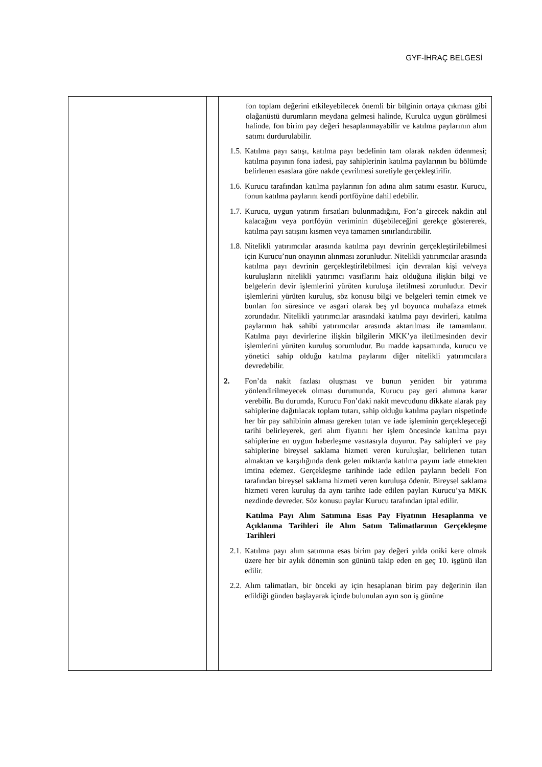GYF-İHRAÇ BELGESİ
| | | fon toplam değerini etkileyebilecek önemli bir bilginin ortaya çıkması gibi olağanüstü durumların meydana gelmesi halinde, Kurulca uygun görülmesi halinde, fon birim pay değeri hesaplanmayabilir ve katılma paylarının alım satımı durdurulabilir. 1.5. Katılma payı satışı, katılma payı bedelinin tam olarak nakden ödenmesi; katılma payının fona iadesi, pay sahiplerinin katılma paylarının bu bölümde belirlenen esaslara göre nakde çevrilmesi suretiyle gerçekleştirilir. 1.6. Kurucu tarafından katılma paylarının fon adına alım satımı esastır. Kurucu, fonun katılma paylarını kendi portföyüne dahil edebilir. 1.7. Kurucu, uygun yatırım fırsatları bulunmadığını, Fon’a girecek nakdin atıl kalacağını veya portföyün veriminin düşebileceğini gerekçe göstererek, katılma payı satışını kısmen veya tamamen sınırlandırabilir. 1.8. Nitelikli yatırımcılar arasında katılma payı devrinin gerçekleştirilebilmesi için Kurucu’nun onayının alınması zorunludur. Nitelikli yatırımcılar arasında katılma payı devrinin gerçekleştirilebilmesi için devralan kişi ve/veya kuruluşların nitelikli yatırımcı vasıflarını haiz olduğuna ilişkin bilgi ve belgelerin devir işlemlerini yürüten kuruluşa iletilmesi zorunludur. Devir işlemlerini yürüten kuruluş, söz konusu bilgi ve belgeleri temin etmek ve bunları fon süresince ve asgari olarak beş yıl boyunca muhafaza etmek zorundadır. Nitelikli yatırımcılar arasındaki katılma payı devirleri, katılma paylarının hak sahibi yatırımcılar arasında aktarılması ile tamamlanır. Katılma payı devirlerine ilişkin bilgilerin MKK’ya iletilmesinden devir işlemlerini yürüten kuruluş sorumludur. Bu madde kapsamında, kurucu ve yönetici sahip olduğu katılma paylarını diğer nitelikli yatırımcılara devredebilir. 2. Fon’da nakit fazlası oluşması ve bunun yeniden bir yatırıma yönlendirilmeyecek olması durumunda, Kurucu pay geri alımına karar verebilir. Bu durumda, Kurucu Fon’daki nakit mevcudunu dikkate alarak pay sahiplerine dağıtılacak toplam tutarı, sahip olduğu katılma payları nispetinde her bir pay sahibinin alması gereken tutarı ve iade işleminin gerçekleşeceği tarihi belirleyerek, geri alım fiyatını her işlem öncesinde katılma payı sahiplerine en uygun haberleşme vasıtasıyla duyurur. Pay sahipleri ve pay sahiplerine bireysel saklama hizmeti veren kuruluşlar, belirlenen tutarı almaktan ve karşılığında denk gelen miktarda katılma payını iade etmekten imtina edemez. Gerçekleşme tarihinde iade edilen payların bedeli Fon tarafından bireysel saklama hizmeti veren kuruluşa ödenir. Bireysel saklama hizmeti veren kuruluş da aynı tarihte iade edilen payları Kurucu’ya MKK nezdinde devreder. Söz konusu paylar Kurucu tarafından iptal edilir. Katılma Payı Alım Satımına Esas Pay Fiyatının Hesaplanma ve Açıklanma Tarihleri ile Alım Satım Talimatlarının Gerçekleşme Tarihleri 2.1. Katılma payı alım satımına esas birim pay değeri yılda oniki kere olmak üzere her bir aylık dönemin son gününü takip eden en geç 10. işgünü ilan edilir. 2.2. Alım talimatları, bir önceki ay için hesaplanan birim pay değerinin ilan edildiği günden başlayarak içinde bulunulan ayın son iş gününe |